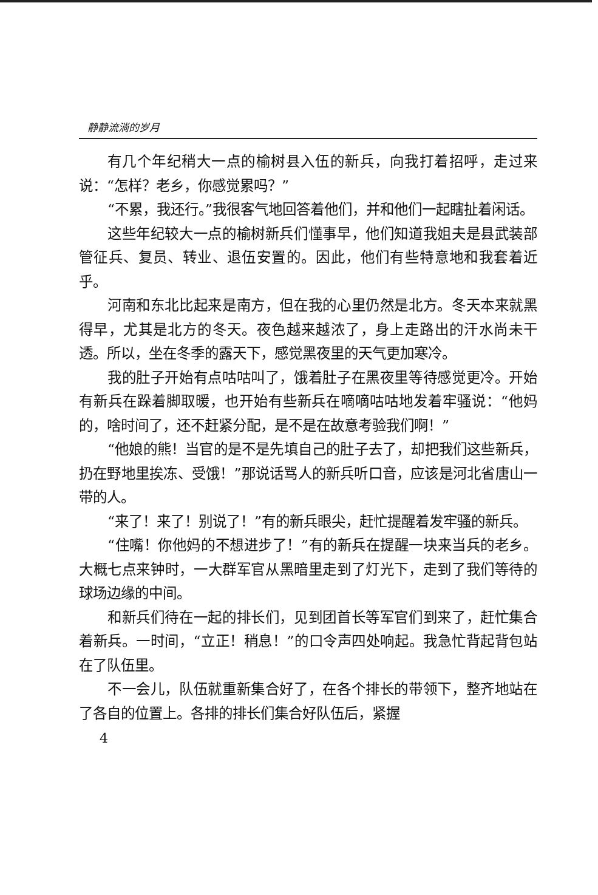静静流淌的岁月
有几个年纪稍大一点的榆树县入伍的新兵，向我打着招呼，走过来说：“怎样？老乡，你感觉累吗？”
“不累，我还行。”我很客气地回答着他们，并和他们一起瞎扯着闲话。
这些年纪较大一点的榆树新兵们懂事早，他们知道我姐夫是县武装部管征兵、复员、转业、退伍安置的。因此，他们有些特意地和我套着近乎。
河南和东北比起来是南方，但在我的心里仍然是北方。冬天本来就黑得早，尤其是北方的冬天。夜色越来越浓了，身上走路出的汗水尚未干透。所以，坐在冬季的露天下，感觉黑夜里的天气更加寒冷。
我的肚子开始有点咕咕叫了，饿着肚子在黑夜里等待感觉更冷。开始有新兵在跺着脚取暖，也开始有些新兵在嘀嘀咕咕地发着牢骚说：“他妈的，啥时间了，还不赶紧分配，是不是在故意考验我们啊！”
“他娘的熊！当官的是不是先填自己的肚子去了，却把我们这些新兵，扔在野地里挨冻、受饿！”那说话骂人的新兵听口音，应该是河北省唐山一带的人。
“来了！来了！别说了！”有的新兵眼尖，赶忙提醒着发牢骚的新兵。
“住嘴！你他妈的不想进步了！”有的新兵在提醒一块来当兵的老乡。大概七点来钟时，一大群军官从黑暗里走到了灯光下，走到了我们等待的球场边缘的中间。
和新兵们待在一起的排长们，见到团首长等军官们到来了，赶忙集合着新兵。一时间，“立正！稍息！”的口令声四处响起。我急忙背起背包站在了队伍里。
不一会儿，队伍就重新集合好了，在各个排长的带领下，整齐地站在了各自的位置上。各排的排长们集合好队伍后，紧握
4